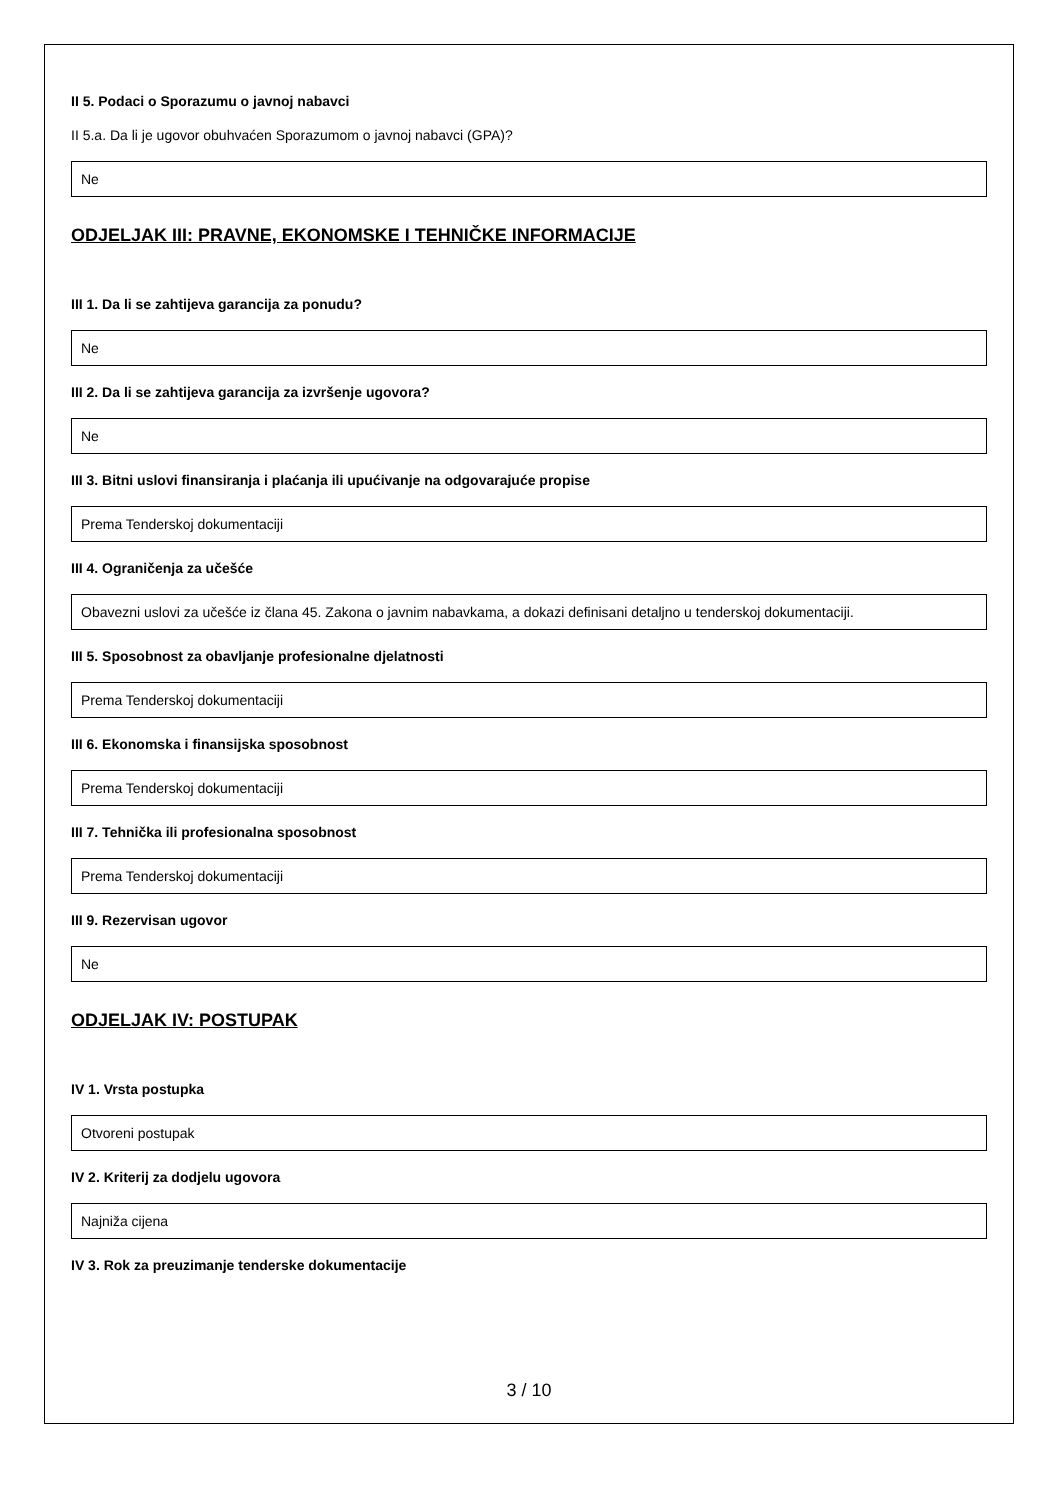II 5. Podaci o Sporazumu o javnoj nabavci
II 5.a. Da li je ugovor obuhvaćen Sporazumom o javnoj nabavci (GPA)?
Ne
ODJELJAK III: PRAVNE, EKONOMSKE I TEHNIČKE INFORMACIJE
III 1. Da li se zahtijeva garancija za ponudu?
Ne
III 2. Da li se zahtijeva garancija za izvršenje ugovora?
Ne
III 3. Bitni uslovi finansiranja i plaćanja ili upućivanje na odgovarajuće propise
Prema Tenderskoj dokumentaciji
III 4. Ograničenja za učešće
Obavezni uslovi za učešće iz člana 45. Zakona o javnim nabavkama, a dokazi definisani detaljno u tenderskoj dokumentaciji.
III 5. Sposobnost za obavljanje profesionalne djelatnosti
Prema Tenderskoj dokumentaciji
III 6. Ekonomska i finansijska sposobnost
Prema Tenderskoj dokumentaciji
III 7. Tehnička ili profesionalna sposobnost
Prema Tenderskoj dokumentaciji
III 9. Rezervisan ugovor
Ne
ODJELJAK IV: POSTUPAK
IV 1. Vrsta postupka
Otvoreni postupak
IV 2. Kriterij za dodjelu ugovora
Najniža cijena
IV 3. Rok za preuzimanje tenderske dokumentacije
3 / 10